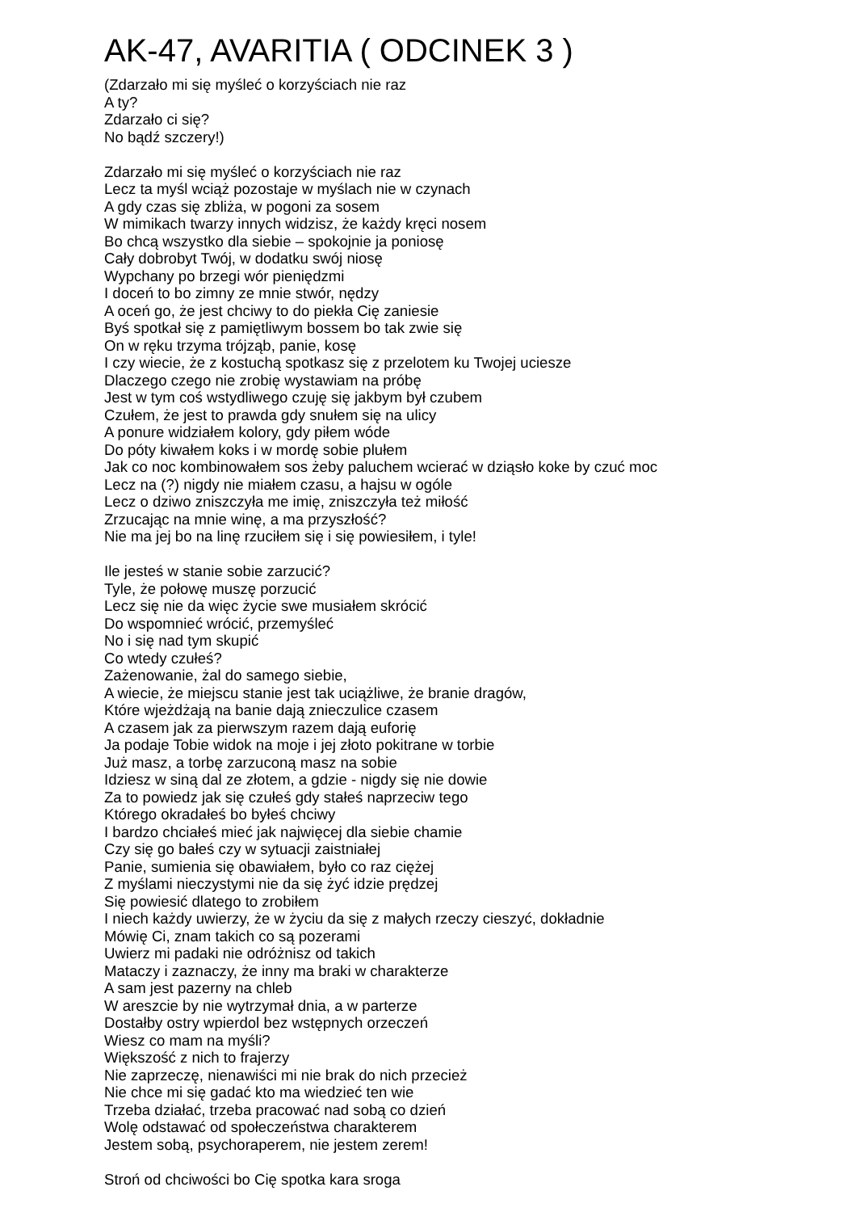AK-47, AVARITIA ( ODCINEK 3 )
(Zdarzało mi się myśleć o korzyściach nie raz
A ty?
Zdarzało ci się?
No bądź szczery!)
Zdarzało mi się myśleć o korzyściach nie raz
Lecz ta myśl wciąż pozostaje w myślach nie w czynach
A gdy czas się zbliża, w pogoni za sosem
W mimikach twarzy innych widzisz, że każdy kręci nosem
Bo chcą wszystko dla siebie – spokojnie ja poniosę
Cały dobrobyt Twój, w dodatku swój niosę
Wypchany po brzegi wór pieniędzmi
I doceń to bo zimny ze mnie stwór, nędzy
A oceń go, że jest chciwy to do piekła Cię zaniesie
Byś spotkał się z pamiętliwym bossem bo tak zwie się
On w ręku trzyma trójząb, panie, kosę
I czy wiecie, że z kostuchą spotkasz się z przelotem ku Twojej uciesze
Dlaczego czego nie zrobię wystawiam na próbę
Jest w tym coś wstydliwego czuję się jakbym był czubem
Czułem, że jest to prawda gdy snułem się na ulicy
A ponure widziałem kolory, gdy piłem wóde
Do póty kiwałem koks i w mordę sobie plułem
Jak co noc kombinowałem sos żeby paluchem wcierać w dziąsło koke by czuć moc
Lecz na (?) nigdy nie miałem czasu, a hajsu w ogóle
Lecz o dziwo zniszczyła me imię, zniszczyła też miłość
Zrzucając na mnie winę, a ma przyszłość?
Nie ma jej bo na linę rzuciłem się i się powiesiłem, i tyle!
Ile jesteś w stanie sobie zarzucić?
Tyle, że połowę muszę porzucić
Lecz się nie da więc życie swe musiałem skrócić
Do wspomnieć wrócić, przemyśleć
No i się nad tym skupić
Co wtedy czułeś?
Zażenowanie, żal do samego siebie,
A wiecie, że miejscu stanie jest tak uciążliwe, że branie dragów,
Które wjeżdżają na banie dają znieczulice czasem
A czasem jak za pierwszym razem dają euforię
Ja podaje Tobie widok na moje i jej złoto pokitrane w torbie
Już masz, a torbę zarzuconą masz na sobie
Idziesz w siną dal ze złotem, a gdzie - nigdy się nie dowie
Za to powiedz jak się czułeś gdy stałeś naprzeciw tego
Którego okradałeś bo byłeś chciwy
I bardzo chciałeś mieć jak najwięcej dla siebie chamie
Czy się go bałeś czy w sytuacji zaistniałej
Panie, sumienia się obawiałem, było co raz ciężej
Z myślami nieczystymi nie da się żyć idzie prędzej
Się powiesić dlatego to zrobiłem
I niech każdy uwierzy, że w życiu da się z małych rzeczy cieszyć, dokładnie
Mówię Ci, znam takich co są pozerami
Uwierz mi padaki nie odróżnisz od takich
Mataczy i zaznaczy, że inny ma braki w charakterze
A sam jest pazerny na chleb
W areszcie by nie wytrzymał dnia, a w parterze
Dostałby ostry wpierdol bez wstępnych orzeczeń
Wiesz co mam na myśli?
Większość z nich to frajerzy
Nie zaprzeczę, nienawiści mi nie brak do nich przecież
Nie chce mi się gadać kto ma wiedzieć ten wie
Trzeba działać, trzeba pracować nad sobą co dzień
Wolę odstawać od społeczeństwa charakterem
Jestem sobą, psychoraperem, nie jestem zerem!
Stroń od chciwości bo Cię spotka kara sroga